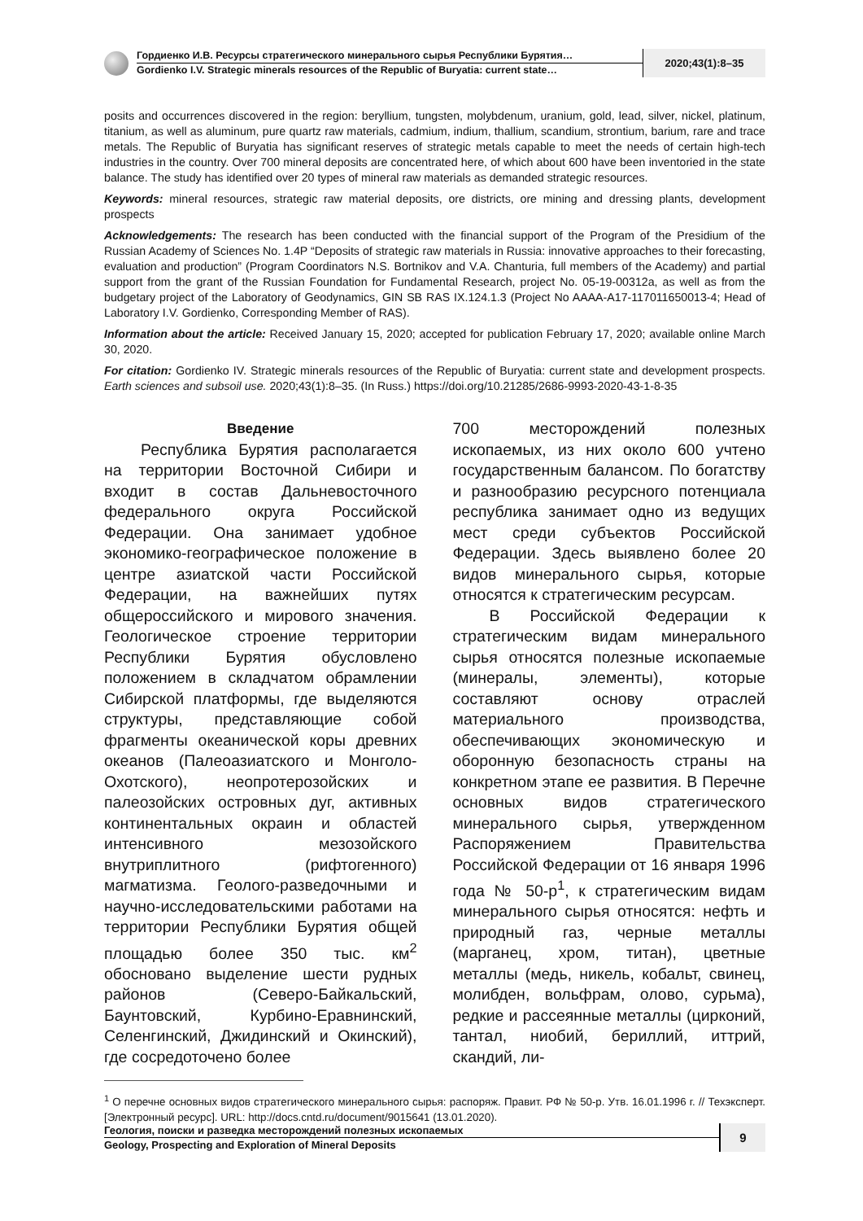Гордиенко И.В. Ресурсы стратегического минерального сырья Республики Бурятия…
Gordienko I.V. Strategic minerals resources of the Republic of Buryatia: current state…
2020;43(1):8–35
posits and occurrences discovered in the region: beryllium, tungsten, molybdenum, uranium, gold, lead, silver, nickel, platinum, titanium, as well as aluminum, pure quartz raw materials, cadmium, indium, thallium, scandium, strontium, barium, rare and trace metals. The Republic of Buryatia has significant reserves of strategic metals capable to meet the needs of certain high-tech industries in the country. Over 700 mineral deposits are concentrated here, of which about 600 have been inventoried in the state balance. The study has identified over 20 types of mineral raw materials as demanded strategic resources.
Keywords: mineral resources, strategic raw material deposits, ore districts, ore mining and dressing plants, development prospects
Acknowledgements: The research has been conducted with the financial support of the Program of the Presidium of the Russian Academy of Sciences No. 1.4P “Deposits of strategic raw materials in Russia: innovative approaches to their forecasting, evaluation and production” (Program Coordinators N.S. Bortnikov and V.A. Chanturia, full members of the Academy) and partial support from the grant of the Russian Foundation for Fundamental Research, project No. 05-19-00312a, as well as from the budgetary project of the Laboratory of Geodynamics, GIN SB RAS IX.124.1.3 (Project No AAAA-A17-117011650013-4; Head of Laboratory I.V. Gordienko, Corresponding Member of RAS).
Information about the article: Received January 15, 2020; accepted for publication February 17, 2020; available online March 30, 2020.
For citation: Gordienko IV. Strategic minerals resources of the Republic of Buryatia: current state and development prospects. Earth sciences and subsoil use. 2020;43(1):8–35. (In Russ.) https://doi.org/10.21285/2686-9993-2020-43-1-8-35
Введение
Республика Бурятия располагается на территории Восточной Сибири и входит в состав Дальневосточного федерального округа Российской Федерации. Она занимает удобное экономико-географическое положение в центре азиатской части Российской Федерации, на важнейших путях общероссийского и мирового значения. Геологическое строение территории Республики Бурятия обусловлено положением в складчатом обрамлении Сибирской платформы, где выделяются структуры, представляющие собой фрагменты океанической коры древних океанов (Палеоазиатского и Монголо-Охотского), неопротерозойских и палеозойских островных дуг, активных континентальных окраин и областей интенсивного мезозойского внутриплитного (рифтогенного) магматизма. Геолого-разведочными и научно-исследовательскими работами на территории Республики Бурятия общей площадью более 350 тыс. км<sup>2</sup> обосновано выделение шести рудных районов (Северо-Байкальский, Баунтовский, Курбино-Еравнинский, Селенгинский, Джидинский и Окинский), где сосредоточено более
700 месторождений полезных ископаемых, из них около 600 учтено государственным балансом. По богатству и разнообразию ресурсного потенциала республика занимает одно из ведущих мест среди субъектов Российской Федерации. Здесь выявлено более 20 видов минерального сырья, которые относятся к стратегическим ресурсам.
В Российской Федерации к стратегическим видам минерального сырья относятся полезные ископаемые (минералы, элементы), которые составляют основу отраслей материального производства, обеспечивающих экономическую и оборонную безопасность страны на конкретном этапе ее развития. В Перечне основных видов стратегического минерального сырья, утвержденном Распоряжением Правительства Российской Федерации от 16 января 1996 года № 50-р<sup>1</sup>, к стратегическим видам минерального сырья относятся: нефть и природный газ, черные металлы (марганец, хром, титан), цветные металлы (медь, никель, кобальт, свинец, молибден, вольфрам, олово, сурьма), редкие и рассеянные металлы (цирконий, тантал, ниобий, бериллий, иттрий, скандий, ли-
<sup>1</sup> О перечне основных видов стратегического минерального сырья: распоряж. Правит. РФ № 50-р. Утв. 16.01.1996 г. // Техэксперт. [Электронный ресурс]. URL: http://docs.cntd.ru/document/9015641 (13.01.2020).
Геология, поиски и разведка месторождений полезных ископаемых
Geology, Prospecting and Exploration of Mineral Deposits
9